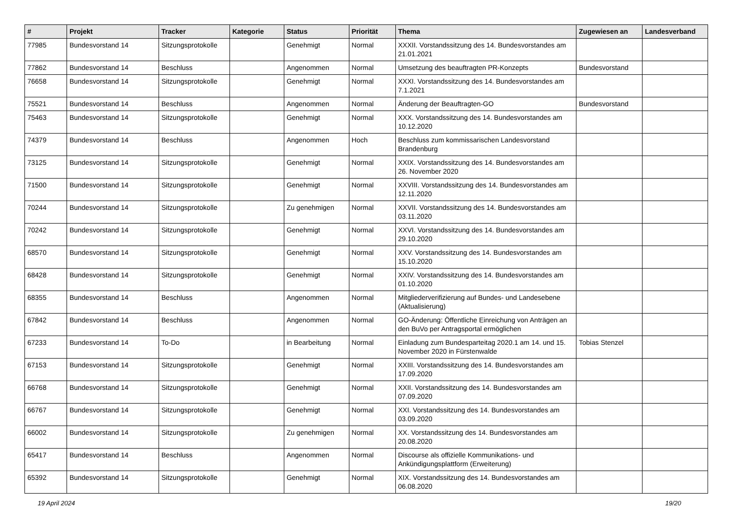| # | Projekt | Tracker | Kategorie | Status | Priorität | Thema | Zugewiesen an | Landesverband |
| --- | --- | --- | --- | --- | --- | --- | --- | --- |
| 77985 | Bundesvorstand 14 | Sitzungsprotokolle | | Genehmigt | Normal | XXXII. Vorstandssitzung des 14. Bundesvorstandes am 21.01.2021 | | |
| 77862 | Bundesvorstand 14 | Beschluss | | Angenommen | Normal | Umsetzung des beauftragten PR-Konzepts | Bundesvorstand | |
| 76658 | Bundesvorstand 14 | Sitzungsprotokolle | | Genehmigt | Normal | XXXI. Vorstandssitzung des 14. Bundesvorstandes am 7.1.2021 | | |
| 75521 | Bundesvorstand 14 | Beschluss | | Angenommen | Normal | Änderung der Beauftragten-GO | Bundesvorstand | |
| 75463 | Bundesvorstand 14 | Sitzungsprotokolle | | Genehmigt | Normal | XXX. Vorstandssitzung des 14. Bundesvorstandes am 10.12.2020 | | |
| 74379 | Bundesvorstand 14 | Beschluss | | Angenommen | Hoch | Beschluss zum kommissarischen Landesvorstand Brandenburg | | |
| 73125 | Bundesvorstand 14 | Sitzungsprotokolle | | Genehmigt | Normal | XXIX. Vorstandssitzung des 14. Bundesvorstandes am 26. November 2020 | | |
| 71500 | Bundesvorstand 14 | Sitzungsprotokolle | | Genehmigt | Normal | XXVIII. Vorstandssitzung des 14. Bundesvorstandes am 12.11.2020 | | |
| 70244 | Bundesvorstand 14 | Sitzungsprotokolle | | Zu genehmigen | Normal | XXVII. Vorstandssitzung des 14. Bundesvorstandes am 03.11.2020 | | |
| 70242 | Bundesvorstand 14 | Sitzungsprotokolle | | Genehmigt | Normal | XXVI. Vorstandssitzung des 14. Bundesvorstandes am 29.10.2020 | | |
| 68570 | Bundesvorstand 14 | Sitzungsprotokolle | | Genehmigt | Normal | XXV. Vorstandssitzung des 14. Bundesvorstandes am 15.10.2020 | | |
| 68428 | Bundesvorstand 14 | Sitzungsprotokolle | | Genehmigt | Normal | XXIV. Vorstandssitzung des 14. Bundesvorstandes am 01.10.2020 | | |
| 68355 | Bundesvorstand 14 | Beschluss | | Angenommen | Normal | Mitgliederverifizierung auf Bundes- und Landesebene (Aktualisierung) | | |
| 67842 | Bundesvorstand 14 | Beschluss | | Angenommen | Normal | GO-Änderung: Öffentliche Einreichung von Anträgen an den BuVo per Antragsportal ermöglichen | | |
| 67233 | Bundesvorstand 14 | To-Do | | in Bearbeitung | Normal | Einladung zum Bundesparteitag 2020.1 am 14. und 15. November 2020 in Fürstenwalde | Tobias Stenzel | |
| 67153 | Bundesvorstand 14 | Sitzungsprotokolle | | Genehmigt | Normal | XXIII. Vorstandssitzung des 14. Bundesvorstandes am 17.09.2020 | | |
| 66768 | Bundesvorstand 14 | Sitzungsprotokolle | | Genehmigt | Normal | XXII. Vorstandssitzung des 14. Bundesvorstandes am 07.09.2020 | | |
| 66767 | Bundesvorstand 14 | Sitzungsprotokolle | | Genehmigt | Normal | XXI. Vorstandssitzung des 14. Bundesvorstandes am 03.09.2020 | | |
| 66002 | Bundesvorstand 14 | Sitzungsprotokolle | | Zu genehmigen | Normal | XX. Vorstandssitzung des 14. Bundesvorstandes am 20.08.2020 | | |
| 65417 | Bundesvorstand 14 | Beschluss | | Angenommen | Normal | Discourse als offizielle Kommunikations- und Ankündigungsplattform (Erweiterung) | | |
| 65392 | Bundesvorstand 14 | Sitzungsprotokolle | | Genehmigt | Normal | XIX. Vorstandssitzung des 14. Bundesvorstandes am 06.08.2020 | | |
19 April 2024 19/20